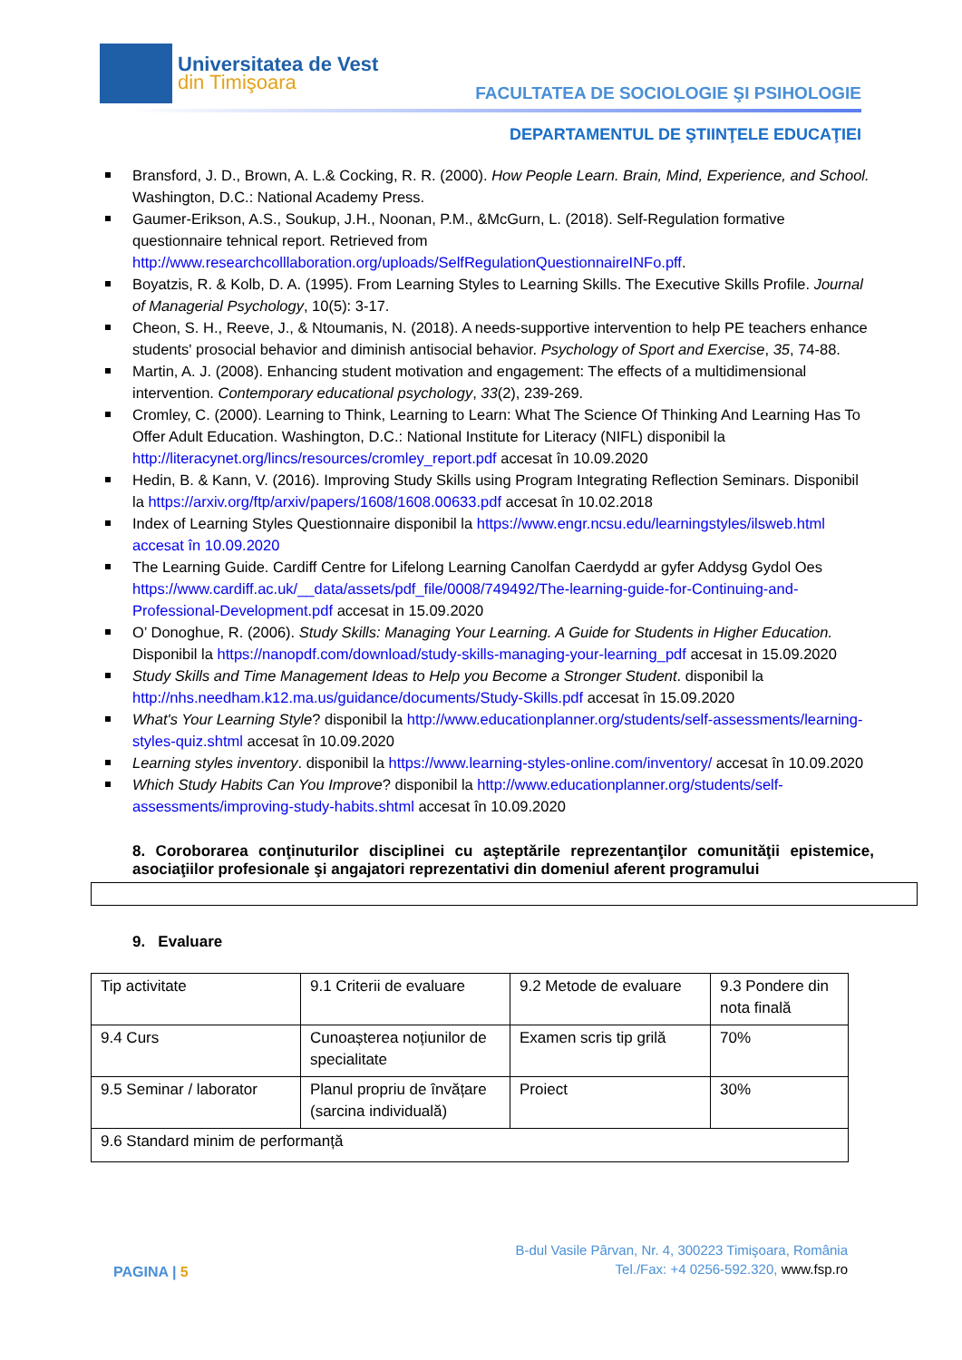Universitatea de Vest
din Timişoara
FACULTATEA DE SOCIOLOGIE ŞI PSIHOLOGIE
DEPARTAMENTUL DE ŞTIINŢELE EDUCAŢIEI
Bransford, J. D., Brown, A. L.& Cocking, R. R. (2000). How People Learn. Brain, Mind, Experience, and School. Washington, D.C.: National Academy Press.
Gaumer-Erikson, A.S., Soukup, J.H., Noonan, P.M., &McGurn, L. (2018). Self-Regulation formative questionnaire tehnical report. Retrieved from http://www.researchcolllaboration.org/uploads/SelfRegulationQuestionnaireINFo.pff.
Boyatzis, R. & Kolb, D. A. (1995). From Learning Styles to Learning Skills. The Executive Skills Profile. Journal of Managerial Psychology, 10(5): 3-17.
Cheon, S. H., Reeve, J., & Ntoumanis, N. (2018). A needs-supportive intervention to help PE teachers enhance students' prosocial behavior and diminish antisocial behavior. Psychology of Sport and Exercise, 35, 74-88.
Martin, A. J. (2008). Enhancing student motivation and engagement: The effects of a multidimensional intervention. Contemporary educational psychology, 33(2), 239-269.
Cromley, C. (2000). Learning to Think, Learning to Learn: What The Science Of Thinking And Learning Has To Offer Adult Education. Washington, D.C.: National Institute for Literacy (NIFL) disponibil la http://literacynet.org/lincs/resources/cromley_report.pdf accesat în 10.09.2020
Hedin, B. & Kann, V. (2016). Improving Study Skills using Program Integrating Reflection Seminars. Disponibil la https://arxiv.org/ftp/arxiv/papers/1608/1608.00633.pdf accesat în 10.02.2018
Index of Learning Styles Questionnaire disponibil la https://www.engr.ncsu.edu/learningstyles/ilsweb.html accesat în 10.09.2020
The Learning Guide. Cardiff Centre for Lifelong Learning Canolfan Caerdydd ar gyfer Addysg Gydol Oes https://www.cardiff.ac.uk/__data/assets/pdf_file/0008/749492/The-learning-guide-for-Continuing-and-Professional-Development.pdf accesat in 15.09.2020
O’ Donoghue, R. (2006). Study Skills: Managing Your Learning. A Guide for Students in Higher Education. Disponibil la https://nanopdf.com/download/study-skills-managing-your-learning_pdf accesat in 15.09.2020
Study Skills and Time Management Ideas to Help you Become a Stronger Student. disponibil la http://nhs.needham.k12.ma.us/guidance/documents/Study-Skills.pdf accesat în 15.09.2020
What's Your Learning Style? disponibil la http://www.educationplanner.org/students/self-assessments/learning-styles-quiz.shtml accesat în 10.09.2020
Learning styles inventory. disponibil la https://www.learning-styles-online.com/inventory/ accesat în 10.09.2020
Which Study Habits Can You Improve? disponibil la http://www.educationplanner.org/students/self-assessments/improving-study-habits.shtml accesat în 10.09.2020
8. Coroborarea conţinuturilor disciplinei cu aşteptările reprezentanţilor comunităţii epistemice, asociaţiilor profesionale şi angajatori reprezentativi din domeniul aferent programului
9. Evaluare
| Tip activitate | 9.1 Criterii de evaluare | 9.2 Metode de evaluare | 9.3 Pondere din nota finală |
| 9.4 Curs | Cunoașterea noțiunilor de specialitate | Examen scris tip grilă | 70% |
| 9.5 Seminar / laborator | Planul propriu de învățare (sarcina individuală) | Proiect | 30% |
| 9.6 Standard minim de performanță | | | |
PAGINA | 5
B-dul Vasile Pârvan, Nr. 4, 300223 Timişoara, România
Tel./Fax: +4 0256-592.320, www.fsp.ro